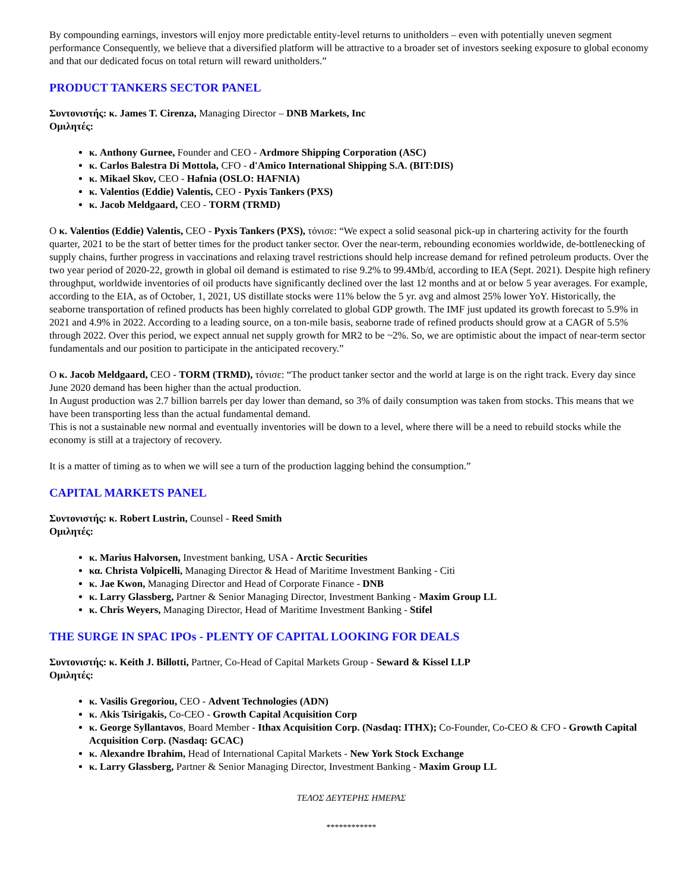By compounding earnings, investors will enjoy more predictable entity-level returns to unitholders – even with potentially uneven segment performance Consequently, we believe that a diversified platform will be attractive to a broader set of investors seeking exposure to global economy and that our dedicated focus on total return will reward unitholders.”
PRODUCT TANKERS SECTOR PANEL
Συντονιστής: κ. James T. Cirenza, Managing Director – DNB Markets, Inc
Ομιλητές:
κ. Anthony Gurnee, Founder and CEO - Ardmore Shipping Corporation (ASC)
κ. Carlos Balestra Di Mottola, CFO - d'Amico International Shipping S.A. (BIT:DIS)
κ. Mikael Skov, CEO - Hafnia (OSLO: HAFNIA)
κ. Valentios (Eddie) Valentis, CEO - Pyxis Tankers (PXS)
κ. Jacob Meldgaard, CEO - TORM (TRMD)
Ο κ. Valentios (Eddie) Valentis, CEO - Pyxis Tankers (PXS), τόνισε: “We expect a solid seasonal pick-up in chartering activity for the fourth quarter, 2021 to be the start of better times for the product tanker sector. Over the near-term, rebounding economies worldwide, de-bottlenecking of supply chains, further progress in vaccinations and relaxing travel restrictions should help increase demand for refined petroleum products. Over the two year period of 2020-22, growth in global oil demand is estimated to rise 9.2% to 99.4Mb/d, according to IEA (Sept. 2021). Despite high refinery throughput, worldwide inventories of oil products have significantly declined over the last 12 months and at or below 5 year averages. For example, according to the EIA, as of October, 1, 2021, US distillate stocks were 11% below the 5 yr. avg and almost 25% lower YoY. Historically, the seaborne transportation of refined products has been highly correlated to global GDP growth. The IMF just updated its growth forecast to 5.9% in 2021 and 4.9% in 2022. According to a leading source, on a ton-mile basis, seaborne trade of refined products should grow at a CAGR of 5.5% through 2022. Over this period, we expect annual net supply growth for MR2 to be ~2%. So, we are optimistic about the impact of near-term sector fundamentals and our position to participate in the anticipated recovery.”
Ο κ. Jacob Meldgaard, CEO - TORM (TRMD), τόνισε: “The product tanker sector and the world at large is on the right track. Every day since June 2020 demand has been higher than the actual production.
In August production was 2.7 billion barrels per day lower than demand, so 3% of daily consumption was taken from stocks. This means that we have been transporting less than the actual fundamental demand.
This is not a sustainable new normal and eventually inventories will be down to a level, where there will be a need to rebuild stocks while the economy is still at a trajectory of recovery.
It is a matter of timing as to when we will see a turn of the production lagging behind the consumption.”
CAPITAL MARKETS PANEL
Συντονιστής: κ. Robert Lustrin, Counsel - Reed Smith
Ομιλητές:
κ. Marius Halvorsen, Investment banking, USA - Arctic Securities
κα. Christa Volpicelli, Managing Director & Head of Maritime Investment Banking - Citi
κ. Jae Kwon, Managing Director and Head of Corporate Finance - DNB
κ. Larry Glassberg, Partner & Senior Managing Director, Investment Banking - Maxim Group LL
κ. Chris Weyers, Managing Director, Head of Maritime Investment Banking - Stifel
THE SURGE IN SPAC IPOs - PLENTY OF CAPITAL LOOKING FOR DEALS
Συντονιστής: κ. Keith J. Billotti, Partner, Co-Head of Capital Markets Group - Seward & Kissel LLP
Ομιλητές:
κ. Vasilis Gregoriou, CEO - Advent Technologies (ADN)
κ. Akis Tsirigakis, Co-CEO - Growth Capital Acquisition Corp
κ. George Syllantavos, Board Member - Ithax Acquisition Corp. (Nasdaq: ITHX); Co-Founder, Co-CEO & CFO - Growth Capital Acquisition Corp. (Nasdaq: GCAC)
κ. Alexandre Ibrahim, Head of International Capital Markets - New York Stock Exchange
κ. Larry Glassberg, Partner & Senior Managing Director, Investment Banking - Maxim Group LL
ΤΕΛΟΣ ΔΕΥΤΕΡΗΣ ΗΜΕΡΑΣ
************